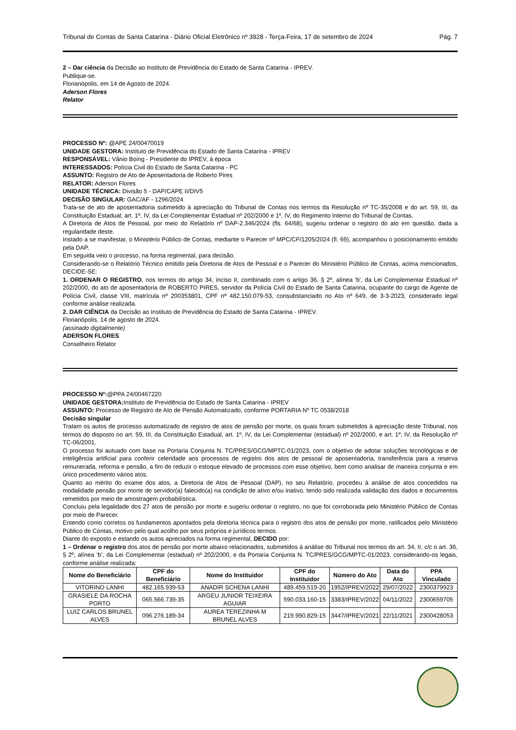Tribunal de Contas de Santa Catarina - Diário Oficial Eletrônico nº 3928 - Terça-Feira, 17 de setembro de 2024 Pág. 7
2 – Dar ciência da Decisão ao Instituto de Previdência do Estado de Santa Catarina - IPREV.
Publique-se.
Florianópolis, em 14 de Agosto de 2024.
Aderson Flores
Relator
PROCESSO Nº: @APE 24/00470019
UNIDADE GESTORA: Instituto de Previdência do Estado de Santa Catarina - IPREV
RESPONSÁVEL: Vânio Boing - Presidente do IPREV, à época
INTERESSADOS: Polícia Civil do Estado de Santa Catarina - PC
ASSUNTO: Registro de Ato de Aposentadoria de Roberto Pires
RELATOR: Aderson Flores
UNIDADE TÉCNICA: Divisão 5 - DAP/CAPE II/DIV5
DECISÃO SINGULAR: GAC/AF - 1296/2024
Trata-se de ato de aposentadoria submetido à apreciação do Tribunal de Contas nos termos da Resolução nº TC-35/2008 e do art. 59, III, da Constituição Estadual; art. 1º, IV, da Lei Complementar Estadual nº 202/2000 e 1º, IV, do Regimento Interno do Tribunal de Contas.
A Diretoria de Atos de Pessoal, por meio do Relatório nº DAP-2.346/2024 (fls. 64/68), sugeriu ordenar o registro do ato em questão, dada a regularidade deste.
Instado a se manifestar, o Ministério Público de Contas, mediante o Parecer nº MPC/CF/1205/2024 (fl. 69), acompanhou o posicionamento emitido pela DAP.
Em seguida veio o processo, na forma regimental, para decisão.
Considerando-se o Relatório Técnico emitido pela Diretoria de Atos de Pessoal e o Parecer do Ministério Público de Contas, acima mencionados, DECIDE-SE:
1. ORDENAR O REGISTRO, nos termos do artigo 34, inciso II, combinado com o artigo 36, § 2º, alínea 'b', da Lei Complementar Estadual nº 202/2000, do ato de aposentadoria de ROBERTO PIRES, servidor da Polícia Civil do Estado de Santa Catarina, ocupante do cargo de Agente de Polícia Civil, classe VIII, matrícula nº 200353801, CPF nº 482.150.079-53, consubstanciado no Ato nº 649, de 3-3-2023, considerado legal conforme análise realizada.
2. DAR CIÊNCIA da Decisão ao Instituto de Previdência do Estado de Santa Catarina - IPREV.
Florianópolis, 14 de agosto de 2024.
(assinado digitalmente)
ADERSON FLORES
Conselheiro Relator
PROCESSO Nº:@PPA 24/00467220
UNIDADE GESTORA: Instituto de Previdência do Estado de Santa Catarina - IPREV
ASSUNTO: Processo de Registro de Ato de Pensão Automatizado, conforme PORTARIA Nº TC 0538/2018
Decisão singular
Tratam os autos de processo automatizado de registro de atos de pensão por morte, os quais foram submetidos à apreciação deste Tribunal, nos termos do disposto no art. 59, III, da Constituição Estadual, art. 1º, IV, da Lei Complementar (estadual) nº 202/2000, e art. 1º, IV, da Resolução nº TC-06/2001.
O processo foi autuado com base na Portaria Conjunta N. TC/PRES/GCG/MPTC-01/2023, com o objetivo de adotar soluções tecnológicas e de inteligência artificial para conferir celeridade aos processos de registro dos atos de pessoal de aposentadoria, transferência para a reserva remunerada, reforma e pensão, a fim de reduzir o estoque elevado de processos com esse objetivo, bem como analisar de maneira conjunta e em único procedimento vários atos.
Quanto ao mérito do exame dos atos, a Diretoria de Atos de Pessoal (DAP), no seu Relatório, procedeu à análise de atos concedidos na modalidade pensão por morte de servidor(a) falecido(a) na condição de ativo e/ou inativo, tendo sido realizada validação dos dados e documentos remetidos por meio de amostragem probabilística.
Concluiu pela legalidade dos 27 atos de pensão por morte e sugeriu ordenar o registro, no que foi corroborada pelo Ministério Público de Contas por meio de Parecer.
Entendo como corretos os fundamentos apontados pela diretoria técnica para o registro dos atos de pensão por morte, ratificados pelo Ministério Público de Contas, motivo pelo qual acolho por seus próprios e jurídicos termos.
Diante do exposto e estando os autos apreciados na forma regimental, DECIDO por:
1 – Ordenar o registro dos atos de pensão por morte abaixo relacionados, submetidos à análise do Tribunal nos termos do art. 34, II, c/c o art. 36, § 2º, alínea ‘b’, da Lei Complementar (estadual) nº 202/2000, e da Portaria Conjunta N. TC/PRES/GCG/MPTC-01/2023, considerando-os legais, conforme análise realizada:
| Nome do Beneficiário | CPF do Beneficiário | Nome do Instituidor | CPF do Instituidor | Número do Ato | Data do Ato | PPA Vinculado |
| --- | --- | --- | --- | --- | --- | --- |
| VITORINO LANHI | 482.165.939-53 | ANADIR SCHENA LANHI | 489.459.519-20 | 1952/IPREV/2022 | 29/07/2022 | 2300379923 |
| GRASIELE DA ROCHA PORTO | 065.566.739-35 | ARGEU JUNIOR TEIXEIRA AGUIAR | 590.033.160-15 | 3383/IPREV/2022 | 04/11/2022 | 2300659705 |
| LUIZ CARLOS BRUNEL ALVES | 096.276.189-34 | AUREA TEREZINHA M BRUNEL ALVES | 219.990.829-15 | 3447/IPREV/2021 | 22/11/2021 | 2300428053 |